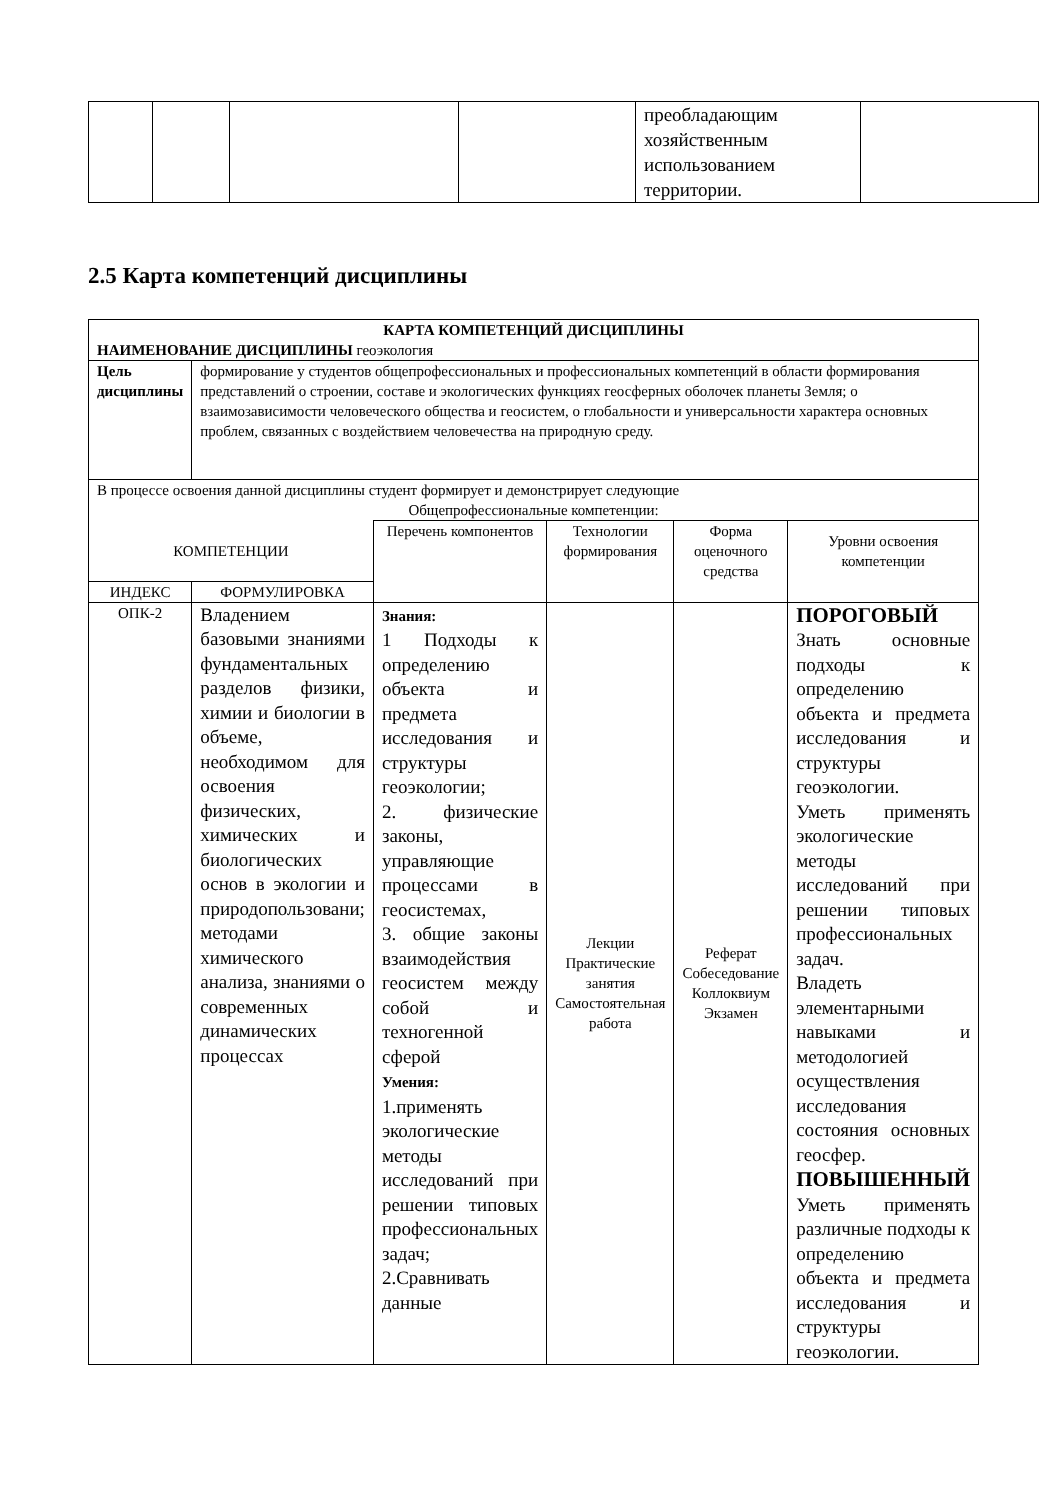| | | | | преобладающим хозяйственным использованием территории. | |
2.5 Карта компетенций дисциплины
| КАРТА КОМПЕТЕНЦИЙ ДИСЦИПЛИНЫ НАИМЕНОВАНИЕ ДИСЦИПЛИНЫ геоэкология | | | | | |
| Цель дисциплины | формирование у студентов общепрофессиональных и профессиональных компетенций в области формирования представлений о строении, составе и экологических функциях геосферных оболочек планеты Земля; о взаимозависимости человеческого общества и геосистем, о глобальности и универсальности характера основных проблем, связанных с воздействием человечества на природную среду. | | | | |
| В процессе освоения данной дисциплины студент формирует и демонстрирует следующие Общепрофессиональные компетенции: | | | | | |
| КОМПЕТЕНЦИИ | | Перечень компонентов | Технологии формирования | Форма оценочного средства | Уровни освоения компетенции |
| ИНДЕКС | ФОРМУЛИРОВКА | | | | |
| ОПК-2 | Владением базовыми знаниями фундаментальных разделов физики, химии и биологии в объеме, необходимом для освоения физических, химических и биологических основ в экологии и природопользовани; методами химического анализа, знаниями о современных динамических процессах | Знания: 1 Подходы к определению объекта и предмета исследования и структуры геоэкологии; 2. физические законы, управляющие процессами в геосистемах, 3. общие законы взаимодействия геосистем между собой и техногенной сферой Умения: 1.применять экологические методы исследований при решении типовых профессиональных задач; 2.Сравнивать данные | Лекции Практические занятия Самостоятельная работа | Реферат Собеседование Коллоквиум Экзамен | ПОРОГОВЫЙ Знать основные подходы к определению объекта и предмета исследования и структуры геоэкологии. Уметь применять экологические методы исследований при решении типовых профессиональных задач. Владеть элементарными навыками и методологией осуществления исследования состояния основных геосфер. ПОВЫШЕННЫЙ Уметь применять различные подходы к определению объекта и предмета исследования и структуры геоэкологии. |